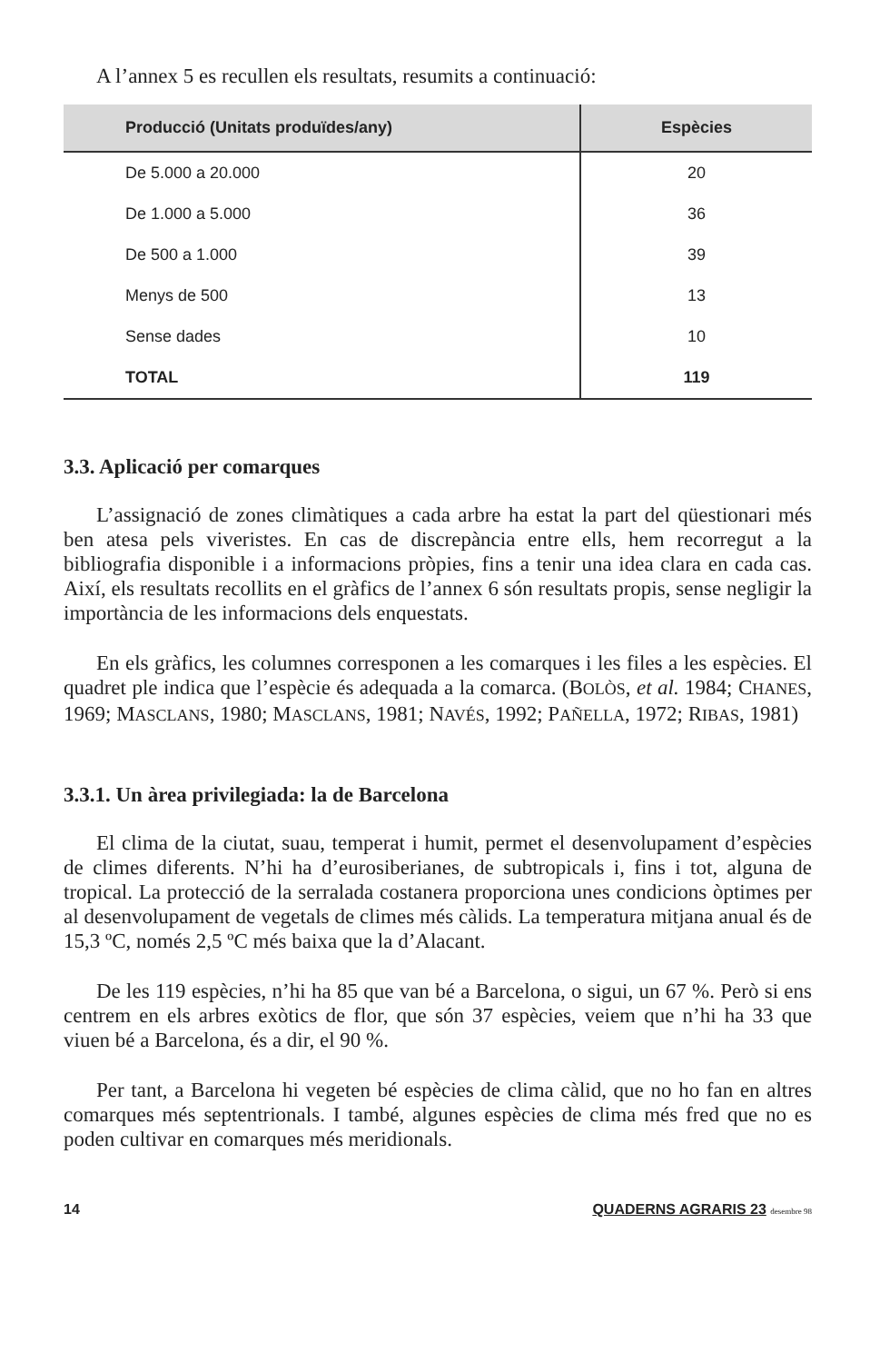A l’annex 5 es recullen els resultats, resumits a continuació:
| Producció (Unitats produïdes/any) | Espècies |
| --- | --- |
| De 5.000 a 20.000 | 20 |
| De 1.000 a 5.000 | 36 |
| De 500 a 1.000 | 39 |
| Menys de 500 | 13 |
| Sense dades | 10 |
| TOTAL | 119 |
3.3. Aplicació per comarques
L’assignació de zones climàtiques a cada arbre ha estat la part del qüestionari més ben atesa pels viveristes. En cas de discrepància entre ells, hem recorregut a la bibliografia disponible i a informacions pròpies, fins a tenir una idea clara en cada cas. Així, els resultats recollits en el gràfics de l’annex 6 són resultats propis, sense negligir la importància de les informacions dels enquestats.
En els gràfics, les columnes corresponen a les comarques i les files a les espècies. El quadret ple indica que l’espècie és adequada a la comarca. (BOLÒS, et al. 1984; CHANES, 1969; MASCLANS, 1980; MASCLANS, 1981; NAVÉS, 1992; PAÑELLA, 1972; RIBAS, 1981)
3.3.1. Un àrea privilegiada: la de Barcelona
El clima de la ciutat, suau, temperat i humit, permet el desenvolupament d’espècies de climes diferents. N’hi ha d’eurosiberianes, de subtropicals i, fins i tot, alguna de tropical. La protecció de la serralada costanera proporciona unes condicions òptimes per al desenvolupament de vegetals de climes més càlids. La temperatura mitjana anual és de 15,3 ºC, només 2,5 ºC més baixa que la d’Alacant.
De les 119 espècies, n’hi ha 85 que van bé a Barcelona, o sigui, un 67 %. Però si ens centrem en els arbres exòtics de flor, que són 37 espècies, veiem que n’hi ha 33 que viuen bé a Barcelona, és a dir, el 90 %.
Per tant, a Barcelona hi vegeten bé espècies de clima càlid, que no ho fan en altres comarques més septentrionals. I també, algunes espècies de clima més fred que no es poden cultivar en comarques més meridionals.
14 QUADERNS AGRARIS 23 desembre 98